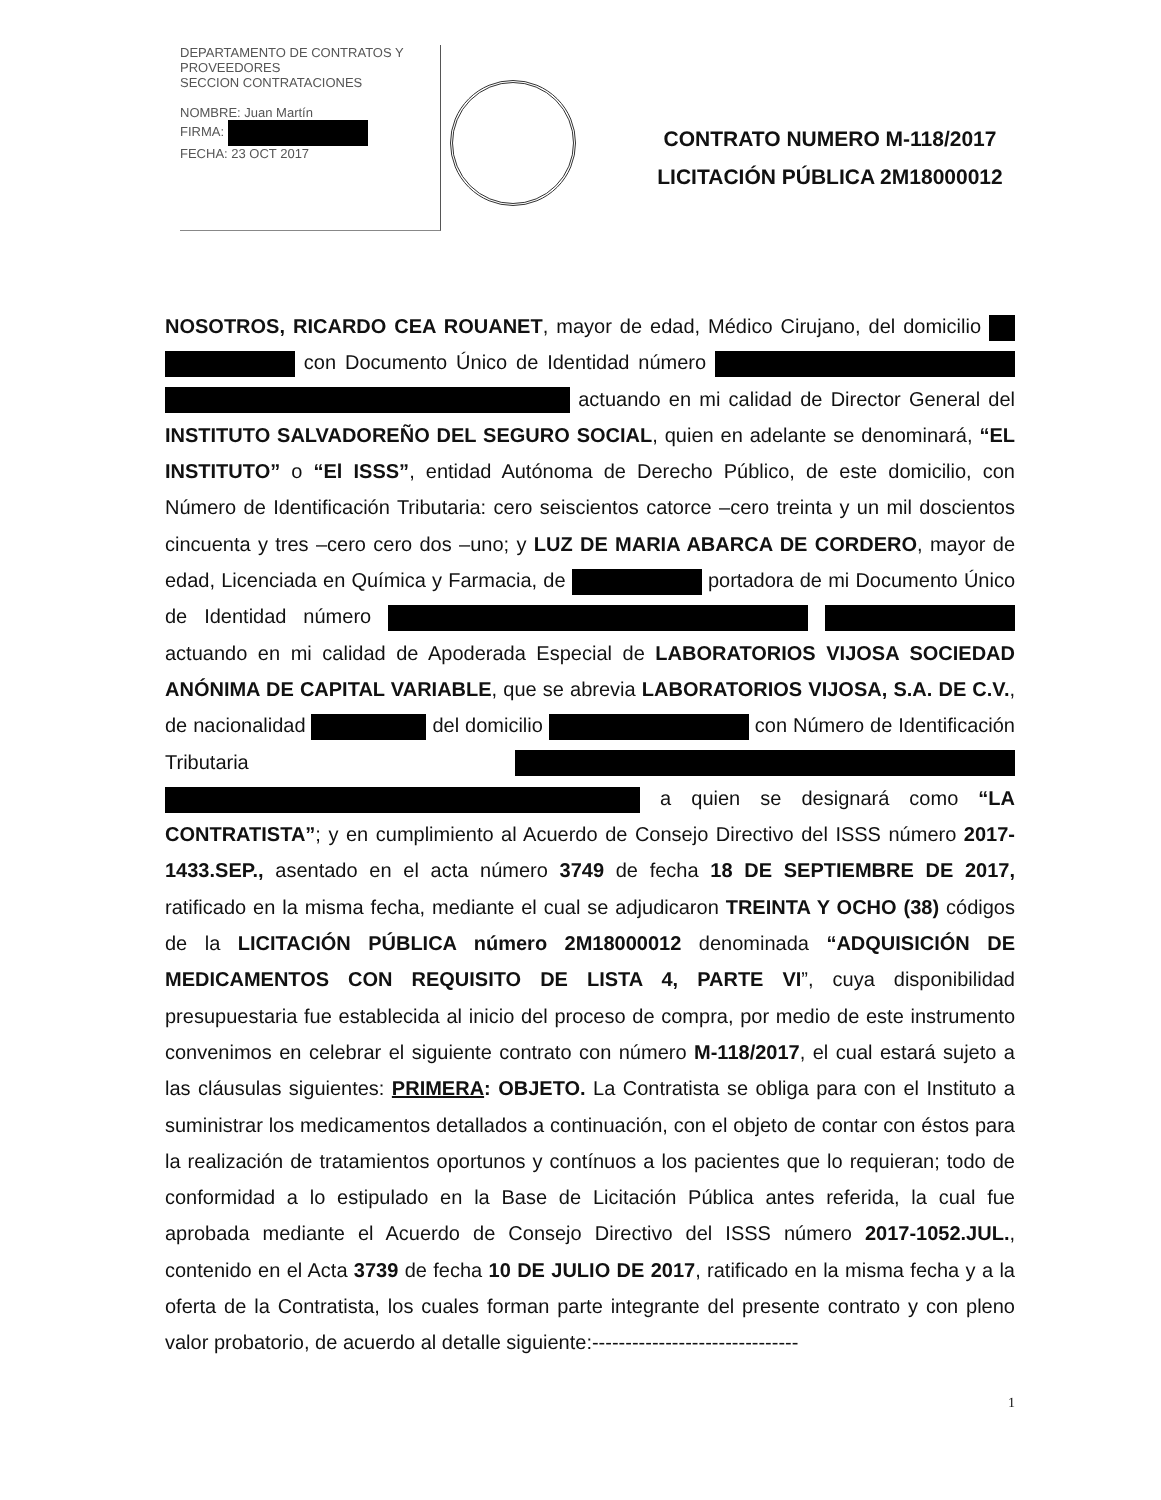DEPARTAMENTO DE CONTRATOS Y PROVEEDORES
SECCION CONTRATACIONES
NOMBRE: Juan Martín
FIRMA:
FECHA: 23 OCT 2017
CONTRATO NUMERO M-118/2017
LICITACIÓN PÚBLICA 2M18000012
NOSOTROS, RICARDO CEA ROUANET, mayor de edad, Médico Cirujano, del domicilio con Documento Único de Identidad número actuando en mi calidad de Director General del INSTITUTO SALVADOREÑO DEL SEGURO SOCIAL, quien en adelante se denominará, “EL INSTITUTO” o “El ISSS”, entidad Autónoma de Derecho Público, de este domicilio, con Número de Identificación Tributaria: cero seiscientos catorce –cero treinta y un mil doscientos cincuenta y tres –cero cero dos –uno; y LUZ DE MARIA ABARCA DE CORDERO, mayor de edad, Licenciada en Química y Farmacia, de portadora de mi Documento Único de Identidad número actuando en mi calidad de Apoderada Especial de LABORATORIOS VIJOSA SOCIEDAD ANÓNIMA DE CAPITAL VARIABLE, que se abrevia LABORATORIOS VIJOSA, S.A. DE C.V., de nacionalidad del domicilio con Número de Identificación Tributaria a quien se designará como “LA CONTRATISTA”; y en cumplimiento al Acuerdo de Consejo Directivo del ISSS número 2017-1433.SEP., asentado en el acta número 3749 de fecha 18 DE SEPTIEMBRE DE 2017, ratificado en la misma fecha, mediante el cual se adjudicaron TREINTA Y OCHO (38) códigos de la LICITACIÓN PÚBLICA número 2M18000012 denominada “ADQUISICIÓN DE MEDICAMENTOS CON REQUISITO DE LISTA 4, PARTE VI”, cuya disponibilidad presupuestaria fue establecida al inicio del proceso de compra, por medio de este instrumento convenimos en celebrar el siguiente contrato con número M-118/2017, el cual estará sujeto a las cláusulas siguientes: PRIMERA: OBJETO. La Contratista se obliga para con el Instituto a suministrar los medicamentos detallados a continuación, con el objeto de contar con éstos para la realización de tratamientos oportunos y contínuos a los pacientes que lo requieran; todo de conformidad a lo estipulado en la Base de Licitación Pública antes referida, la cual fue aprobada mediante el Acuerdo de Consejo Directivo del ISSS número 2017-1052.JUL., contenido en el Acta 3739 de fecha 10 DE JULIO DE 2017, ratificado en la misma fecha y a la oferta de la Contratista, los cuales forman parte integrante del presente contrato y con pleno valor probatorio, de acuerdo al detalle siguiente:-------------------------------
1